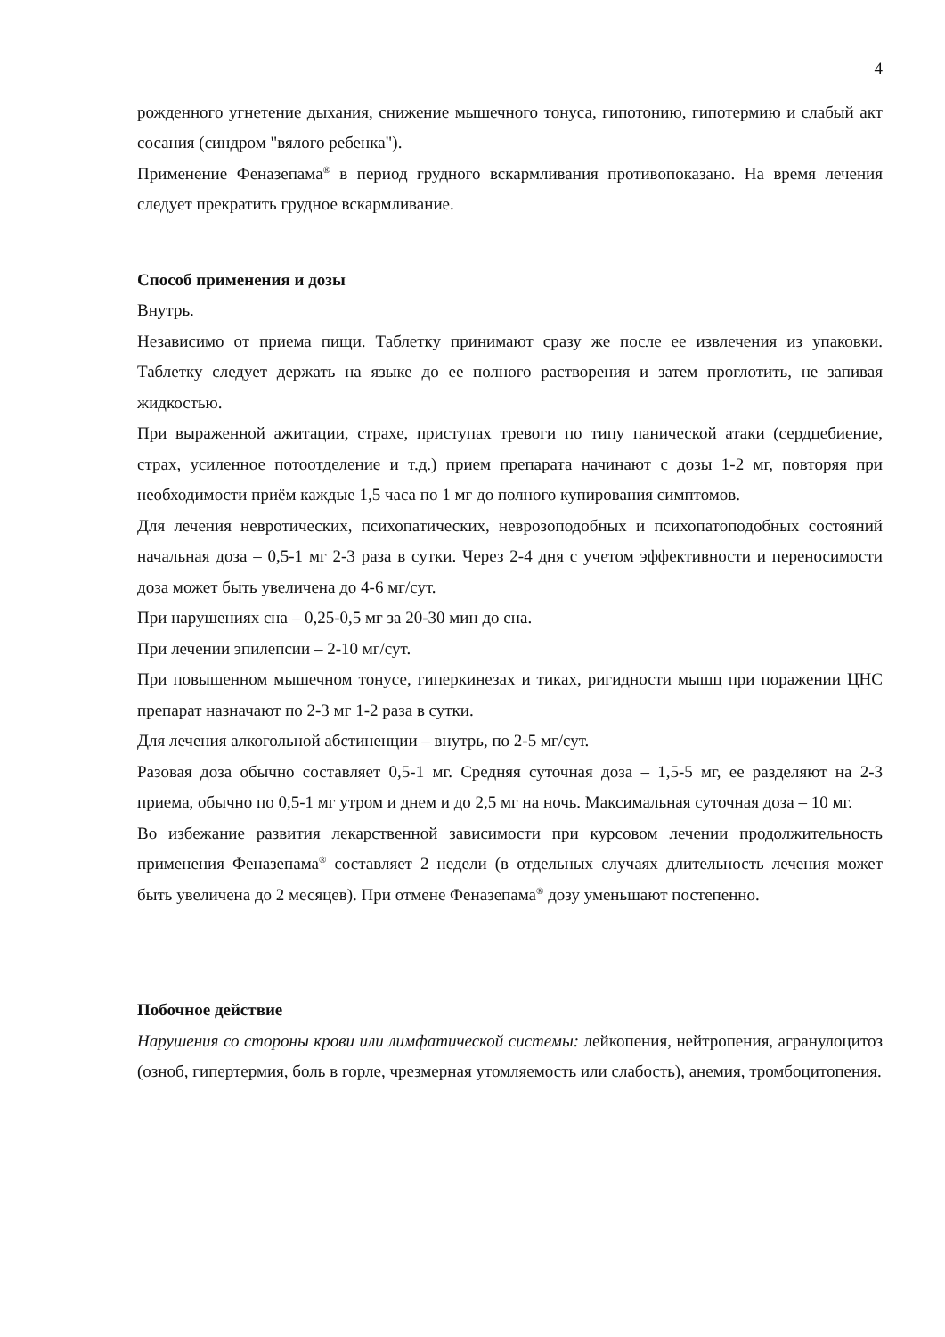4
рожденного угнетение дыхания, снижение мышечного тонуса, гипотонию, гипотермию и слабый акт сосания (синдром "вялого ребенка").
Применение Феназепама<sup>®</sup> в период грудного вскармливания противопоказано. На время лечения следует прекратить грудное вскармливание.
Способ применения и дозы
Внутрь.
Независимо от приема пищи. Таблетку принимают сразу же после ее извлечения из упаковки. Таблетку следует держать на языке до ее полного растворения и затем проглотить, не запивая жидкостью.
При выраженной ажитации, страхе, приступах тревоги по типу панической атаки (сердцебиение, страх, усиленное потоотделение и т.д.) прием препарата начинают с дозы 1-2 мг, повторяя при необходимости приём каждые 1,5 часа по 1 мг до полного купирования симптомов.
Для лечения невротических, психопатических, неврозоподобных и психопатоподобных состояний начальная доза – 0,5-1 мг 2-3 раза в сутки. Через 2-4 дня с учетом эффективности и переносимости доза может быть увеличена до 4-6 мг/сут.
При нарушениях сна – 0,25-0,5 мг за 20-30 мин до сна.
При лечении эпилепсии – 2-10 мг/сут.
При повышенном мышечном тонусе, гиперкинезах и тиках, ригидности мышц при поражении ЦНС препарат назначают по 2-3 мг 1-2 раза в сутки.
Для лечения алкогольной абстиненции – внутрь, по 2-5 мг/сут.
Разовая доза обычно составляет 0,5-1 мг. Средняя суточная доза – 1,5-5 мг, ее разделяют на 2-3 приема, обычно по 0,5-1 мг утром и днем и до 2,5 мг на ночь. Максимальная суточная доза – 10 мг.
Во избежание развития лекарственной зависимости при курсовом лечении продолжительность применения Феназепама<sup>®</sup> составляет 2 недели (в отдельных случаях длительность лечения может быть увеличена до 2 месяцев). При отмене Феназепама<sup>®</sup> дозу уменьшают постепенно.
Побочное действие
Нарушения со стороны крови или лимфатической системы: лейкопения, нейтропения, агранулоцитоз (озноб, гипертермия, боль в горле, чрезмерная утомляемость или слабость), анемия, тромбоцитопения.